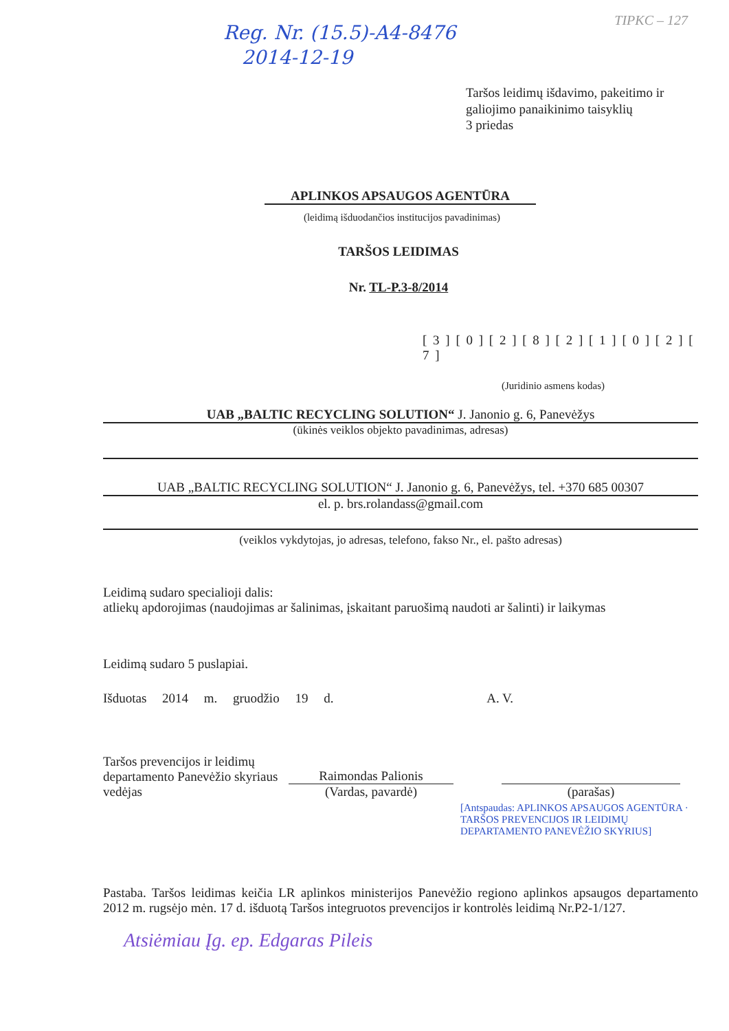TIPKC – 127
Reg. Nr. (15.5)-A4-8476
2014-12-19
Taršos leidimų išdavimo, pakeitimo ir galiojimo panaikinimo taisyklių
3 priedas
APLINKOS APSAUGOS AGENTŪRA
(leidimą išduodančios institucijos pavadinimas)
TARŠOS LEIDIMAS
Nr. TL-P.3-8/2014
[ 3 ] [ 0 ] [ 2 ] [ 8 ] [ 2 ] [ 1 ] [ 0 ] [ 2 ] [ 7 ]
(Juridinio asmens kodas)
UAB „BALTIC RECYCLING SOLUTION“ J. Janonio g. 6, Panevėžys
(ūkinės veiklos objekto pavadinimas, adresas)
UAB „BALTIC RECYCLING SOLUTION“ J. Janonio g. 6, Panevėžys, tel. +370 685 00307
el. p. brs.rolandass@gmail.com
(veiklos vykdytojas, jo adresas, telefono, fakso Nr., el. pašto adresas)
Leidimą sudaro specialioji dalis:
atliekų apdorojimas (naudojimas ar šalinimas, įskaitant paruošimą naudoti ar šalinti) ir laikymas
Leidimą sudaro 5 puslapiai.
Išduotas 2014 m. gruodžio 19 d. A. V.
Taršos prevencijos ir leidimų departamento Panevėžio skyriaus vedėjas
Raimondas Palionis
(Vardas, pavardė)
(parašas)
[Antspaudas: APLINKOS APSAUGOS AGENTŪRA · TARŠOS PREVENCIJOS IR LEIDIMŲ DEPARTAMENTO PANEVĖŽIO SKYRIUS]
Pastaba. Taršos leidimas keičia LR aplinkos ministerijos Panevėžio regiono aplinkos apsaugos departamento 2012 m. rugsėjo mėn. 17 d. išduotą Taršos integruotos prevencijos ir kontrolės leidimą Nr.P2-1/127.
Atsiėmiau Įg. ep. Edgaras Pileis